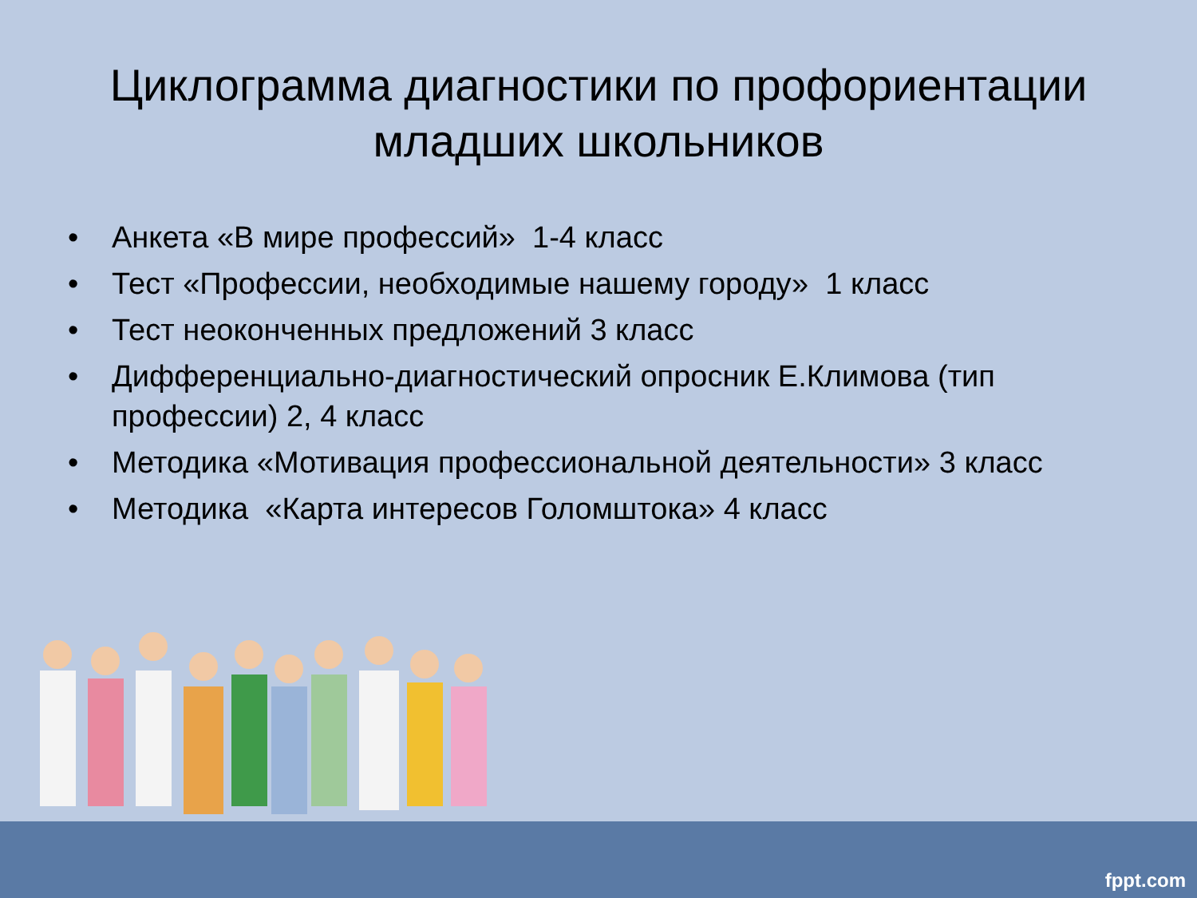Циклограмма диагностики по профориентации младших школьников
• Анкета «В мире профессий» 1-4 класс
• Тест «Профессии, необходимые нашему городу» 1 класс
• Тест неоконченных предложений 3 класс
• Дифференциально-диагностический опросник Е.Климова (тип профессии) 2, 4 класс
• Методика «Мотивация профессиональной деятельности» 3 класс
• Методика «Карта интересов Голомштока» 4 класс
fppt.com